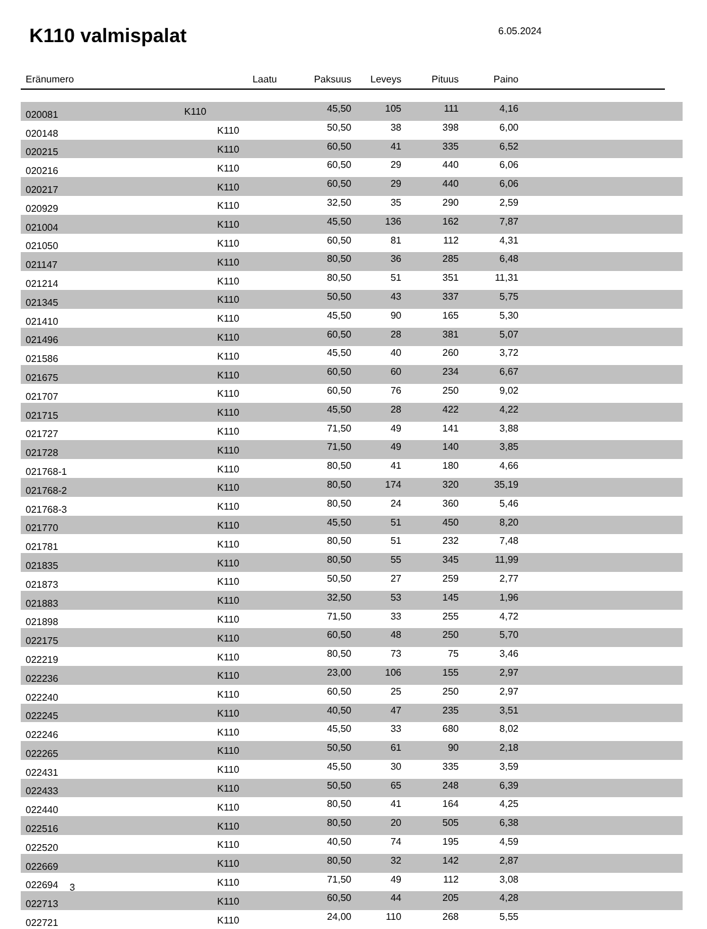K110 valmispalat
6.05.2024
| Eränumero | Laatu | Paksuus | Leveys | Pituus | Paino | | |
| --- | --- | --- | --- | --- | --- | --- | --- |
| 020081 | K110 | 45,50 | 105 | 111 | 4,16 | | |
| 020148 | K110 | 50,50 | 38 | 398 | 6,00 | | |
| 020215 | K110 | 60,50 | 41 | 335 | 6,52 | | |
| 020216 | K110 | 60,50 | 29 | 440 | 6,06 | | |
| 020217 | K110 | 60,50 | 29 | 440 | 6,06 | | |
| 020929 | K110 | 32,50 | 35 | 290 | 2,59 | | |
| 021004 | K110 | 45,50 | 136 | 162 | 7,87 | | |
| 021050 | K110 | 60,50 | 81 | 112 | 4,31 | | |
| 021147 | K110 | 80,50 | 36 | 285 | 6,48 | | |
| 021214 | K110 | 80,50 | 51 | 351 | 11,31 | | |
| 021345 | K110 | 50,50 | 43 | 337 | 5,75 | | |
| 021410 | K110 | 45,50 | 90 | 165 | 5,30 | | |
| 021496 | K110 | 60,50 | 28 | 381 | 5,07 | | |
| 021586 | K110 | 45,50 | 40 | 260 | 3,72 | | |
| 021675 | K110 | 60,50 | 60 | 234 | 6,67 | | |
| 021707 | K110 | 60,50 | 76 | 250 | 9,02 | | |
| 021715 | K110 | 45,50 | 28 | 422 | 4,22 | | |
| 021727 | K110 | 71,50 | 49 | 141 | 3,88 | | |
| 021728 | K110 | 71,50 | 49 | 140 | 3,85 | | |
| 021768-1 | K110 | 80,50 | 41 | 180 | 4,66 | | |
| 021768-2 | K110 | 80,50 | 174 | 320 | 35,19 | | |
| 021768-3 | K110 | 80,50 | 24 | 360 | 5,46 | | |
| 021770 | K110 | 45,50 | 51 | 450 | 8,20 | | |
| 021781 | K110 | 80,50 | 51 | 232 | 7,48 | | |
| 021835 | K110 | 80,50 | 55 | 345 | 11,99 | | |
| 021873 | K110 | 50,50 | 27 | 259 | 2,77 | | |
| 021883 | K110 | 32,50 | 53 | 145 | 1,96 | | |
| 021898 | K110 | 71,50 | 33 | 255 | 4,72 | | |
| 022175 | K110 | 60,50 | 48 | 250 | 5,70 | | |
| 022219 | K110 | 80,50 | 73 | 75 | 3,46 | | |
| 022236 | K110 | 23,00 | 106 | 155 | 2,97 | | |
| 022240 | K110 | 60,50 | 25 | 250 | 2,97 | | |
| 022245 | K110 | 40,50 | 47 | 235 | 3,51 | | |
| 022246 | K110 | 45,50 | 33 | 680 | 8,02 | | |
| 022265 | K110 | 50,50 | 61 | 90 | 2,18 | | |
| 022431 | K110 | 45,50 | 30 | 335 | 3,59 | | |
| 022433 | K110 | 50,50 | 65 | 248 | 6,39 | | |
| 022440 | K110 | 80,50 | 41 | 164 | 4,25 | | |
| 022516 | K110 | 80,50 | 20 | 505 | 6,38 | | |
| 022520 | K110 | 40,50 | 74 | 195 | 4,59 | | |
| 022669 | K110 | 80,50 | 32 | 142 | 2,87 | | |
| 022694 | K110 | 71,50 | 49 | 112 | 3,08 | | |
| 022713 | K110 | 60,50 | 44 | 205 | 4,28 | | |
| 022721 | K110 | 24,00 | 110 | 268 | 5,55 | | |
3